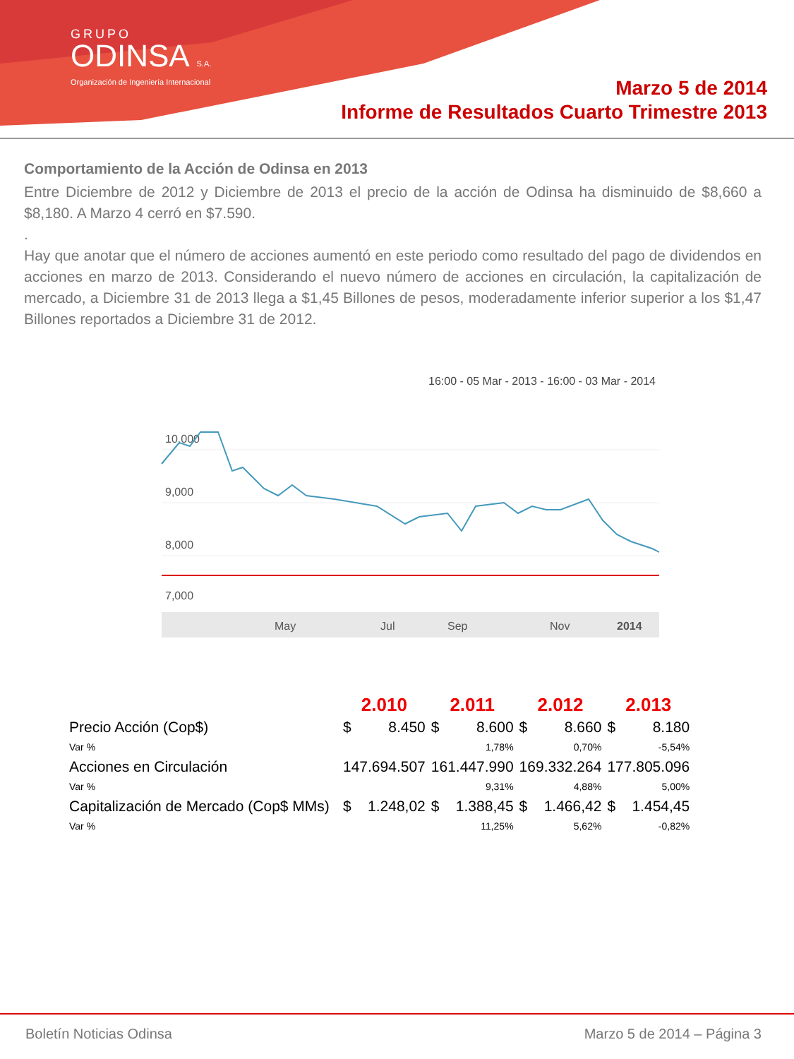GRUPO
ODINSA S.A.
Organización de Ingeniería Internacional
Marzo 5 de 2014
Informe de Resultados Cuarto Trimestre 2013
Comportamiento de la Acción de Odinsa en 2013
Entre Diciembre de 2012 y Diciembre de 2013 el precio de la acción de Odinsa ha disminuido de $8,660 a $8,180. A Marzo 4 cerró en $7.590.
.
Hay que anotar que el número de acciones aumentó en este periodo como resultado del pago de dividendos en acciones en marzo de 2013. Considerando el nuevo número de acciones en circulación, la capitalización de mercado, a Diciembre 31 de 2013 llega a $1,45 Billones de pesos, moderadamente inferior superior a los $1,47 Billones reportados a Diciembre 31 de 2012.
16:00 - 05 Mar - 2013 - 16:00 - 03 Mar - 2014
10,000
9,000
8,000
7,000
May
Jul
Sep
Nov
2014
| | 2.010 | | 2.011 | | 2.012 | | 2.013 | |
| --- | --- | --- | --- | --- | --- | --- | --- | --- |
| Precio Acción (Cop$) | $ | 8.450 | $ | 8.600 | $ | 8.660 | $ | 8.180 |
| Var % | | | | 1,78% | | 0,70% | | -5,54% |
| Acciones en Circulación | 147.694.507 | | 161.447.990 | | 169.332.264 | | 177.805.096 | |
| Var % | | | | 9,31% | | 4,88% | | 5,00% |
| Capitalización de Mercado (Cop$ MMs) | $ | 1.248,02 | $ | 1.388,45 | $ | 1.466,42 | $ | 1.454,45 |
| Var % | | | | 11,25% | | 5,62% | | -0,82% |
Boletín Noticias Odinsa Marzo 5 de 2014 – Página 3